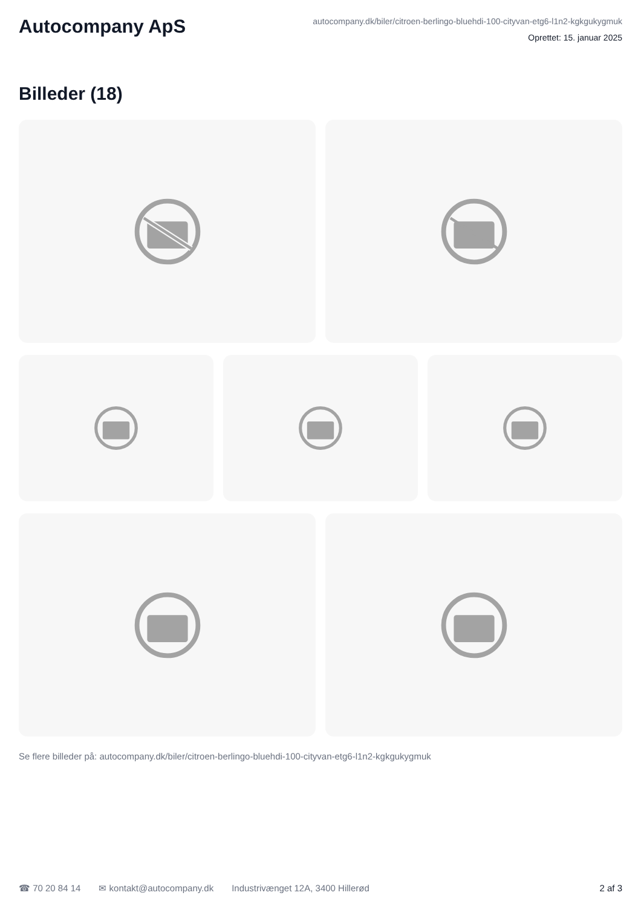Autocompany ApS
autocompany.dk/biler/citroen-berlingo-bluehdi-100-cityvan-etg6-l1n2-kgkgukygmuk
Oprettet: 15. januar 2025
Billeder (18)
Se flere billeder på: autocompany.dk/biler/citroen-berlingo-bluehdi-100-cityvan-etg6-l1n2-kgkgukygmuk
☎ 70 20 84 14 ✉ kontakt@autocompany.dk Industrivænget 12A, 3400 Hillerød 2 af 3